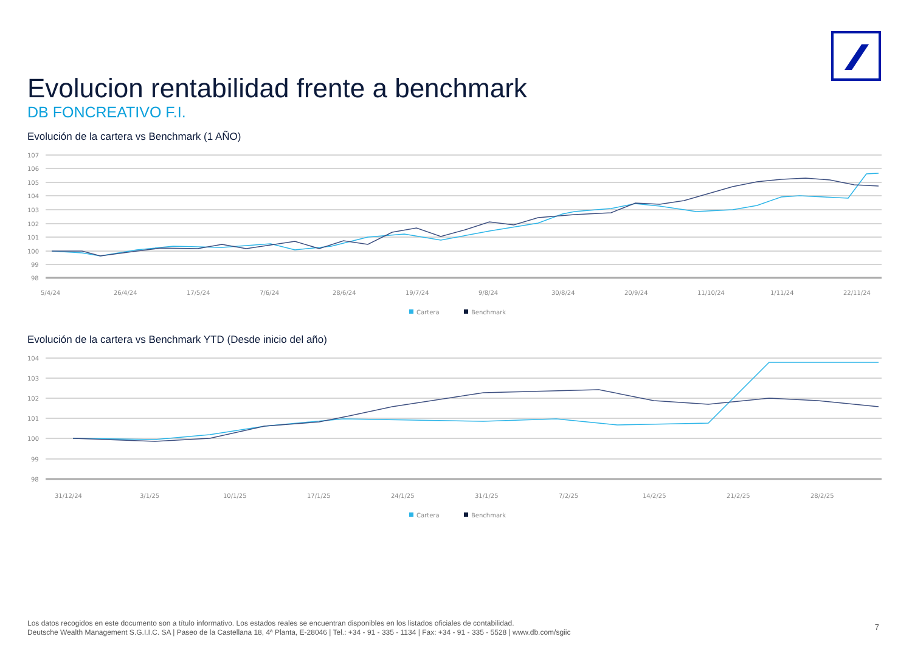Evolucion rentabilidad frente a benchmark
DB FONCREATIVO F.I.
Evolución de la cartera vs Benchmark (1 AÑO)
107
106
105
104
103
102
101
100
99
98
5/4/24
26/4/24
17/5/24
7/6/24
28/6/24
19/7/24
9/8/24
30/8/24
20/9/24
11/10/24
1/11/24
22/11/24
Cartera
Benchmark
Evolución de la cartera vs Benchmark YTD (Desde inicio del año)
104
103
102
101
100
99
98
31/12/24
3/1/25
10/1/25
17/1/25
24/1/25
31/1/25
7/2/25
14/2/25
21/2/25
28/2/25
Cartera
Benchmark
Los datos recogidos en este documento son a título informativo. Los estados reales se encuentran disponibles en los listados oficiales de contabilidad.
Deutsche Wealth Management S.G.I.I.C. SA | Paseo de la Castellana 18, 4ª Planta, E-28046 | Tel.: +34 - 91 - 335 - 1134 | Fax: +34 - 91 - 335 - 5528 | www.db.com/sgiic
7